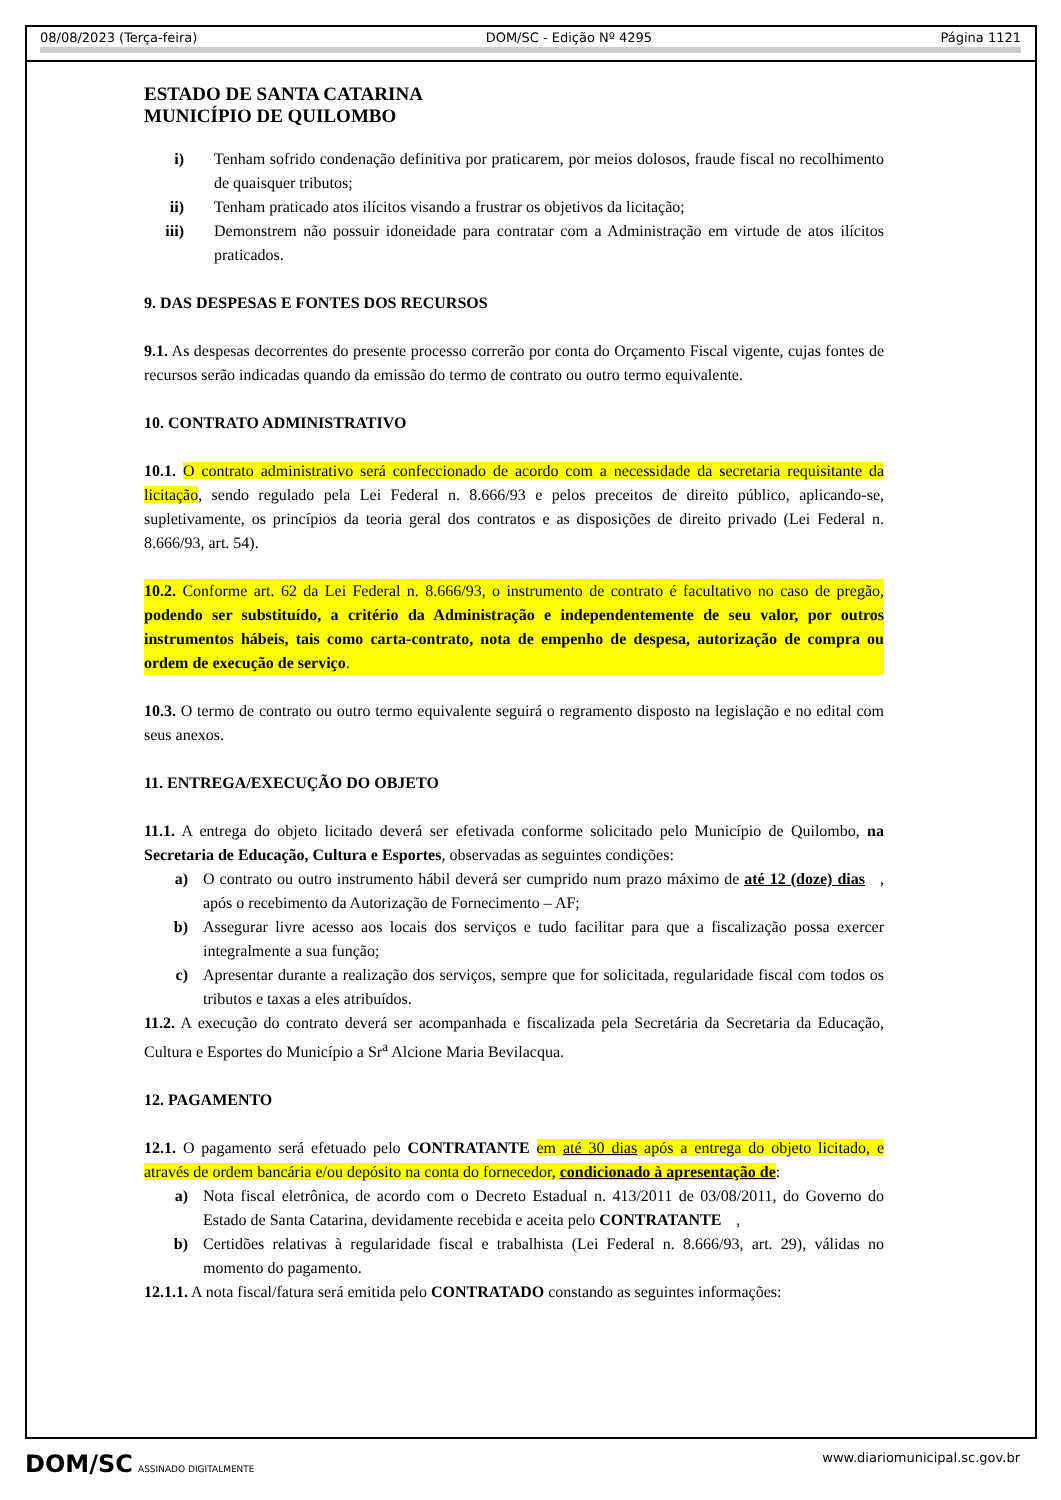08/08/2023 (Terça-feira) DOM/SC - Edição Nº 4295 Página 1121
ESTADO DE SANTA CATARINA
MUNICÍPIO DE QUILOMBO
i) Tenham sofrido condenação definitiva por praticarem, por meios dolosos, fraude fiscal no recolhimento de quaisquer tributos;
ii) Tenham praticado atos ilícitos visando a frustrar os objetivos da licitação;
iii) Demonstrem não possuir idoneidade para contratar com a Administração em virtude de atos ilícitos praticados.
9. DAS DESPESAS E FONTES DOS RECURSOS
9.1. As despesas decorrentes do presente processo correrão por conta do Orçamento Fiscal vigente, cujas fontes de recursos serão indicadas quando da emissão do termo de contrato ou outro termo equivalente.
10. CONTRATO ADMINISTRATIVO
10.1. O contrato administrativo será confeccionado de acordo com a necessidade da secretaria requisitante da licitação, sendo regulado pela Lei Federal n. 8.666/93 e pelos preceitos de direito público, aplicando-se, supletivamente, os princípios da teoria geral dos contratos e as disposições de direito privado (Lei Federal n. 8.666/93, art. 54).
10.2. Conforme art. 62 da Lei Federal n. 8.666/93, o instrumento de contrato é facultativo no caso de pregão, podendo ser substituído, a critério da Administração e independentemente de seu valor, por outros instrumentos hábeis, tais como carta-contrato, nota de empenho de despesa, autorização de compra ou ordem de execução de serviço.
10.3. O termo de contrato ou outro termo equivalente seguirá o regramento disposto na legislação e no edital com seus anexos.
11. ENTREGA/EXECUÇÃO DO OBJETO
11.1. A entrega do objeto licitado deverá ser efetivada conforme solicitado pelo Município de Quilombo, na Secretaria de Educação, Cultura e Esportes, observadas as seguintes condições:
a) O contrato ou outro instrumento hábil deverá ser cumprido num prazo máximo de até 12 (doze) dias, após o recebimento da Autorização de Fornecimento – AF;
b) Assegurar livre acesso aos locais dos serviços e tudo facilitar para que a fiscalização possa exercer integralmente a sua função;
c) Apresentar durante a realização dos serviços, sempre que for solicitada, regularidade fiscal com todos os tributos e taxas a eles atribuídos.
11.2. A execução do contrato deverá ser acompanhada e fiscalizada pela Secretária da Secretaria da Educação, Cultura e Esportes do Município a Sr<sup>a</sup> Alcione Maria Bevilacqua.
12. PAGAMENTO
12.1. O pagamento será efetuado pelo CONTRATANTE em até 30 dias após a entrega do objeto licitado, e através de ordem bancária e/ou depósito na conta do fornecedor, condicionado à apresentação de:
a) Nota fiscal eletrônica, de acordo com o Decreto Estadual n. 413/2011 de 03/08/2011, do Governo do Estado de Santa Catarina, devidamente recebida e aceita pelo CONTRATANTE,
b) Certidões relativas à regularidade fiscal e trabalhista (Lei Federal n. 8.666/93, art. 29), válidas no momento do pagamento.
12.1.1. A nota fiscal/fatura será emitida pelo CONTRATADO constando as seguintes informações:
DOM/SC ASSINADO DIGITALMENTE www.diariomunicipal.sc.gov.br